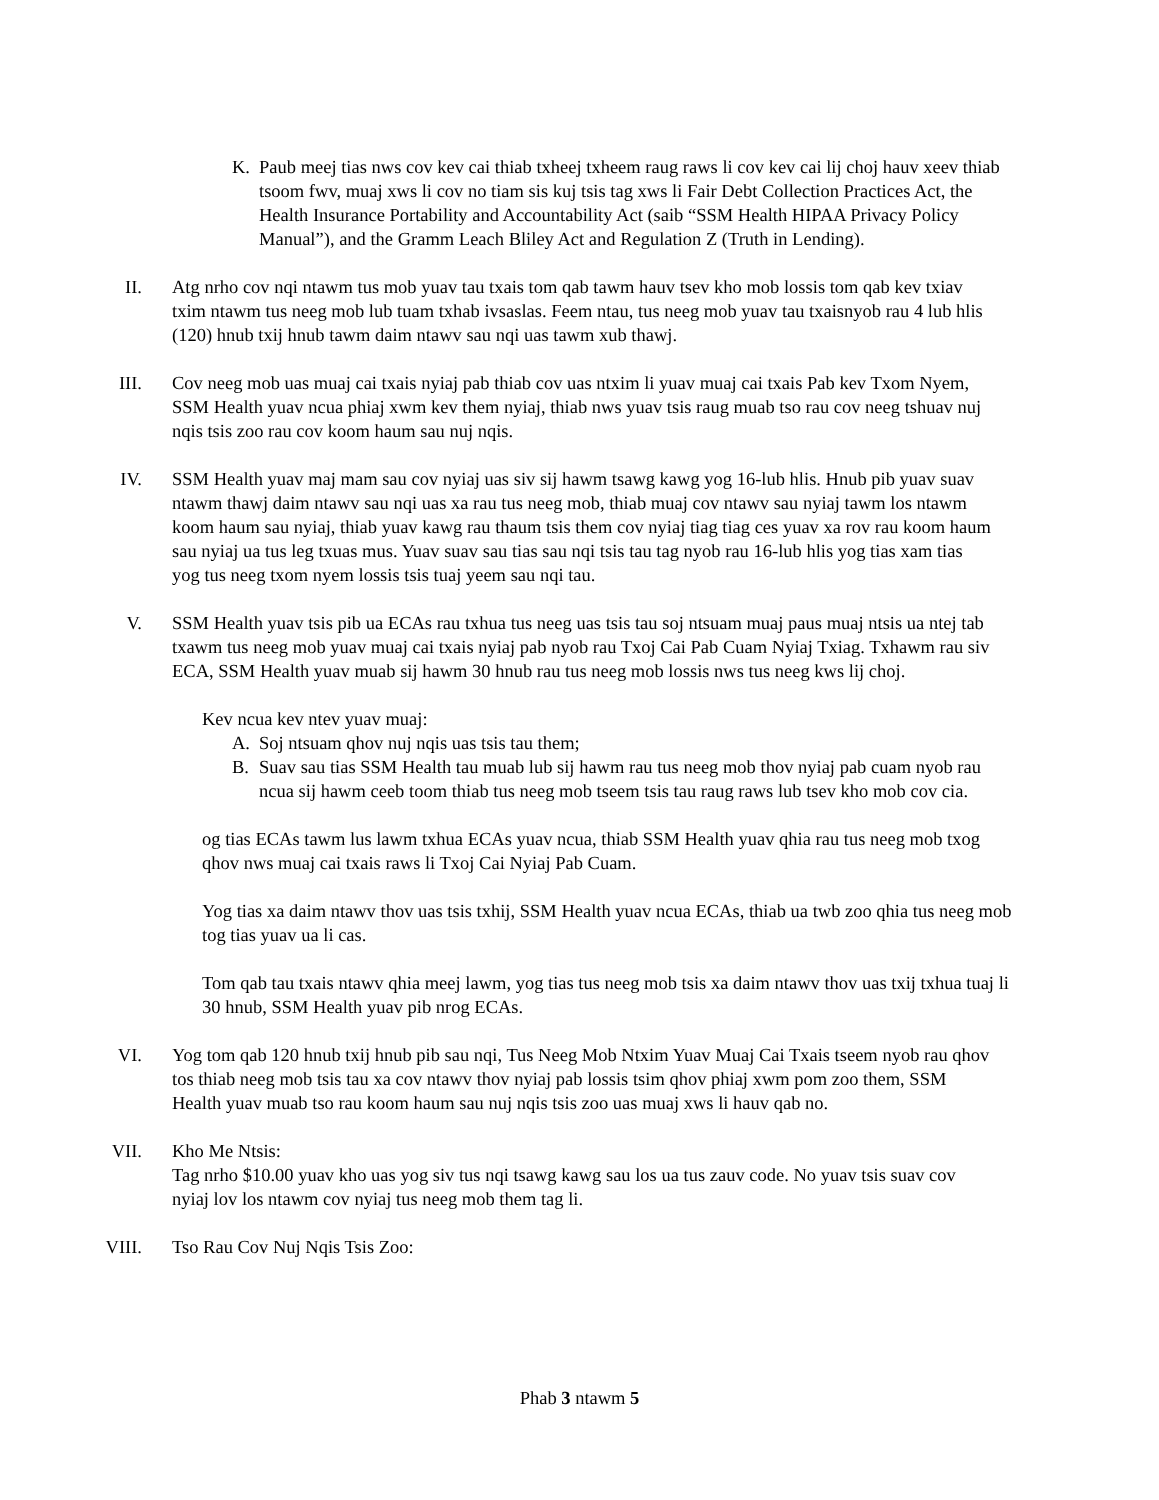K. Paub meej tias nws cov kev cai thiab txheej txheem raug raws li cov kev cai lij choj hauv xeev thiab tsoom fwv, muaj xws li cov no tiam sis kuj tsis tag xws li Fair Debt Collection Practices Act, the Health Insurance Portability and Accountability Act (saib “SSM Health HIPAA Privacy Policy Manual”), and the Gramm Leach Bliley Act and Regulation Z (Truth in Lending).
II. Atg nrho cov nqi ntawm tus mob yuav tau txais tom qab tawm hauv tsev kho mob lossis tom qab kev txiav txim ntawm tus neeg mob lub tuam txhab ivsaslas. Feem ntau, tus neeg mob yuav tau txaisnyob rau 4 lub hlis (120) hnub txij hnub tawm daim ntawv sau nqi uas tawm xub thawj.
III. Cov neeg mob uas muaj cai txais nyiaj pab thiab cov uas ntxim li yuav muaj cai txais Pab kev Txom Nyem, SSM Health yuav ncua phiaj xwm kev them nyiaj, thiab nws yuav tsis raug muab tso rau cov neeg tshuav nuj nqis tsis zoo rau cov koom haum sau nuj nqis.
IV. SSM Health yuav maj mam sau cov nyiaj uas siv sij hawm tsawg kawg yog 16-lub hlis. Hnub pib yuav suav ntawm thawj daim ntawv sau nqi uas xa rau tus neeg mob, thiab muaj cov ntawv sau nyiaj tawm los ntawm koom haum sau nyiaj, thiab yuav kawg rau thaum tsis them cov nyiaj tiag tiag ces yuav xa rov rau koom haum sau nyiaj ua tus leg txuas mus. Yuav suav sau tias sau nqi tsis tau tag nyob rau 16-lub hlis yog tias xam tias yog tus neeg txom nyem lossis tsis tuaj yeem sau nqi tau.
V. SSM Health yuav tsis pib ua ECAs rau txhua tus neeg uas tsis tau soj ntsuam muaj paus muaj ntsis ua ntej tab txawm tus neeg mob yuav muaj cai txais nyiaj pab nyob rau Txoj Cai Pab Cuam Nyiaj Txiag. Txhawm rau siv ECA, SSM Health yuav muab sij hawm 30 hnub rau tus neeg mob lossis nws tus neeg kws lij choj.
Kev ncua kev ntev yuav muaj:
A. Soj ntsuam qhov nuj nqis uas tsis tau them;
B. Suav sau tias SSM Health tau muab lub sij hawm rau tus neeg mob thov nyiaj pab cuam nyob rau ncua sij hawm ceeb toom thiab tus neeg mob tseem tsis tau raug raws lub tsev kho mob cov cia.
og tias ECAs tawm lus lawm txhua ECAs yuav ncua, thiab SSM Health yuav qhia rau tus neeg mob txog qhov nws muaj cai txais raws li Txoj Cai Nyiaj Pab Cuam.
Yog tias xa daim ntawv thov uas tsis txhij, SSM Health yuav ncua ECAs, thiab ua twb zoo qhia tus neeg mob tog tias yuav ua li cas.
Tom qab tau txais ntawv qhia meej lawm, yog tias tus neeg mob tsis xa daim ntawv thov uas txij txhua tuaj li 30 hnub, SSM Health yuav pib nrog ECAs.
VI. Yog tom qab 120 hnub txij hnub pib sau nqi, Tus Neeg Mob Ntxim Yuav Muaj Cai Txais tseem nyob rau qhov tos thiab neeg mob tsis tau xa cov ntawv thov nyiaj pab lossis tsim qhov phiaj xwm pom zoo them, SSM Health yuav muab tso rau koom haum sau nuj nqis tsis zoo uas muaj xws li hauv qab no.
VII. Kho Me Ntsis:
Tag nrho $10.00 yuav kho uas yog siv tus nqi tsawg kawg sau los ua tus zauv code. No yuav tsis suav cov nyiaj lov los ntawm cov nyiaj tus neeg mob them tag li.
VIII. Tso Rau Cov Nuj Nqis Tsis Zoo:
Phab 3 ntawm 5